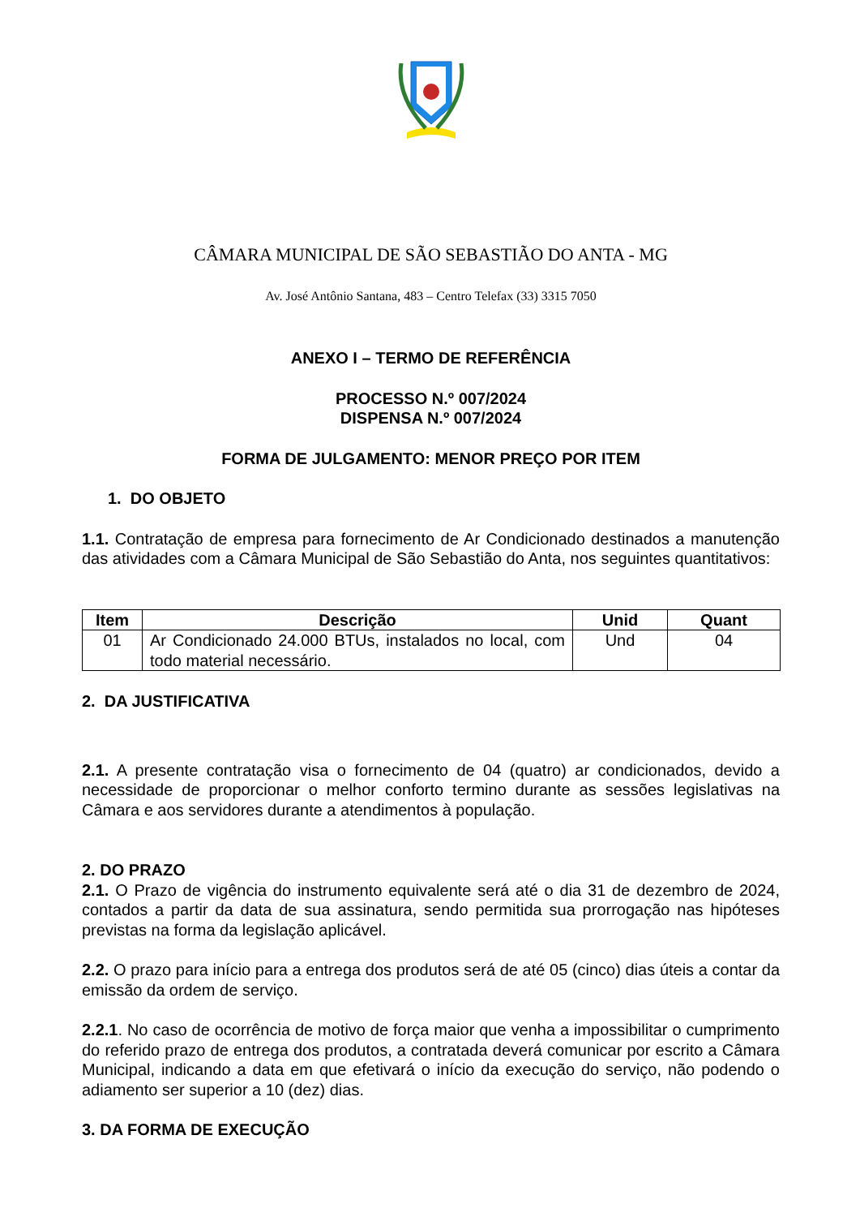CÂMARA MUNICIPAL DE SÃO SEBASTIÃO DO ANTA - MG
Av. José Antônio Santana, 483 – Centro Telefax (33) 3315 7050
ANEXO I – TERMO DE REFERÊNCIA
PROCESSO N.º 007/2024
DISPENSA N.º 007/2024
FORMA DE JULGAMENTO: MENOR PREÇO POR ITEM
1. DO OBJETO
1.1. Contratação de empresa para fornecimento de Ar Condicionado destinados a manutenção das atividades com a Câmara Municipal de São Sebastião do Anta, nos seguintes quantitativos:
| Item | Descrição | Unid | Quant |
| --- | --- | --- | --- |
| 01 | Ar Condicionado 24.000 BTUs, instalados no local, com todo material necessário. | Und | 04 |
2. DA JUSTIFICATIVA
2.1. A presente contratação visa o fornecimento de 04 (quatro) ar condicionados, devido a necessidade de proporcionar o melhor conforto termino durante as sessões legislativas na Câmara e aos servidores durante a atendimentos à população.
2. DO PRAZO
2.1. O Prazo de vigência do instrumento equivalente será até o dia 31 de dezembro de 2024, contados a partir da data de sua assinatura, sendo permitida sua prorrogação nas hipóteses previstas na forma da legislação aplicável.
2.2. O prazo para início para a entrega dos produtos será de até 05 (cinco) dias úteis a contar da emissão da ordem de serviço.
2.2.1. No caso de ocorrência de motivo de força maior que venha a impossibilitar o cumprimento do referido prazo de entrega dos produtos, a contratada deverá comunicar por escrito a Câmara Municipal, indicando a data em que efetivará o início da execução do serviço, não podendo o adiamento ser superior a 10 (dez) dias.
3. DA FORMA DE EXECUÇÃO